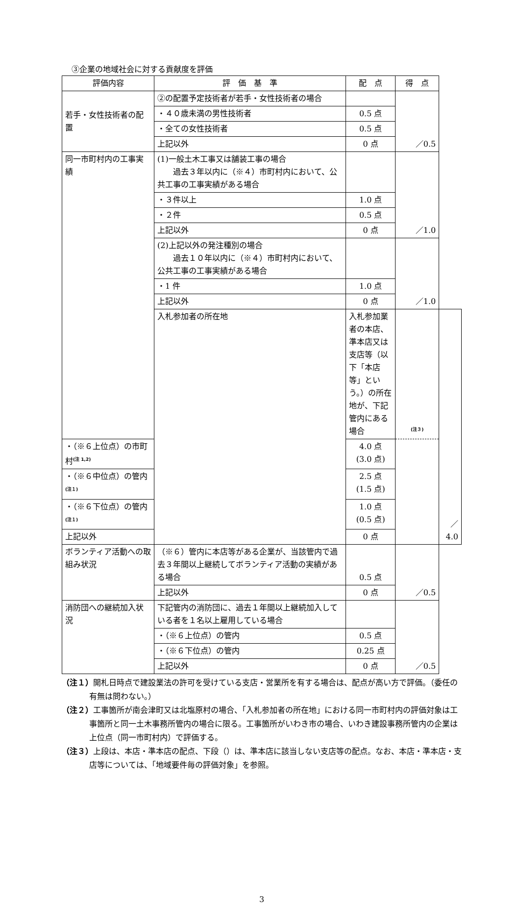③企業の地域社会に対する貢献度を評価
| 評価内容 | 評 価 基 準 | 配 点 | 得 点 | |
| --- | --- | --- | --- | --- |
| 若手・女性技術者の配置 | ②の配置予定技術者が若手・女性技術者の場合 | | ／0.5 | |
| | ・４０歳未満の男性技術者 | 0.5 点 | | |
| | ・全ての女性技術者 | 0.5 点 | | |
| | 上記以外 | 0 点 | | |
| 同一市町村内の工事実績 | (1)一般土木工事又は舗装工事の場合 過去３年以内に（※４）市町村内において、公共工事の工事実績がある場合 | | ／1.0 | |
| | ・３件以上 | 1.0 点 | | |
| | ・２件 | 0.5 点 | | |
| | 上記以外 | 0 点 | | |
| | (2)上記以外の発注種別の場合 過去１０年以内に（※４）市町村内において、公共工事の工事実績がある場合 | | ／1.0 | |
| | ・1 件 | 1.0 点 | | |
| | 上記以外 | 0 点 | | |
| | 入札参加者の所在地 | 入札参加業者の本店、準本店又は支店等（以下「本店等」という。）の所在地が、下記管内にある場合 | <sup>(注３)</sup> | ／4.0 |
| ・（※６上位点）の市町村<sup>(注 1,2)</sup> | | 4.0 点 (3.0 点) | | |
| ・（※６中位点）の管内<sup>(注１)</sup> | | 2.5 点 (1.5 点) | | |
| ・（※６下位点）の管内<sup>(注１)</sup> | | 1.0 点 (0.5 点) | | |
| 上記以外 | | 0 点 | | |
| ボランティア活動への取組み状況 | （※６）管内に本店等がある企業が、当該管内で過去３年間以上継続してボランティア活動の実績がある場合 | 0.5 点 | ／0.5 | |
| | 上記以外 | 0 点 | | |
| 消防団への継続加入状況 | 下記管内の消防団に、過去１年間以上継続加入している者を１名以上雇用している場合 | | ／0.5 | |
| | ・（※６上位点）の管内 | 0.5 点 | | |
| | ・（※６下位点）の管内 | 0.25 点 | | |
| | 上記以外 | 0 点 | | |
（注１）開札日時点で建設業法の許可を受けている支店・営業所を有する場合は、配点が高い方で評価。（委任の有無は問わない。）
（注２）工事箇所が南会津町又は北塩原村の場合、「入札参加者の所在地」における同一市町村内の評価対象は工事箇所と同一土木事務所管内の場合に限る。工事箇所がいわき市の場合、いわき建設事務所管内の企業は上位点（同一市町村内）で評価する。
（注３）上段は、本店・準本店の配点、下段（）は、準本店に該当しない支店等の配点。なお、本店・準本店・支店等については、「地域要件毎の評価対象」を参照。
3